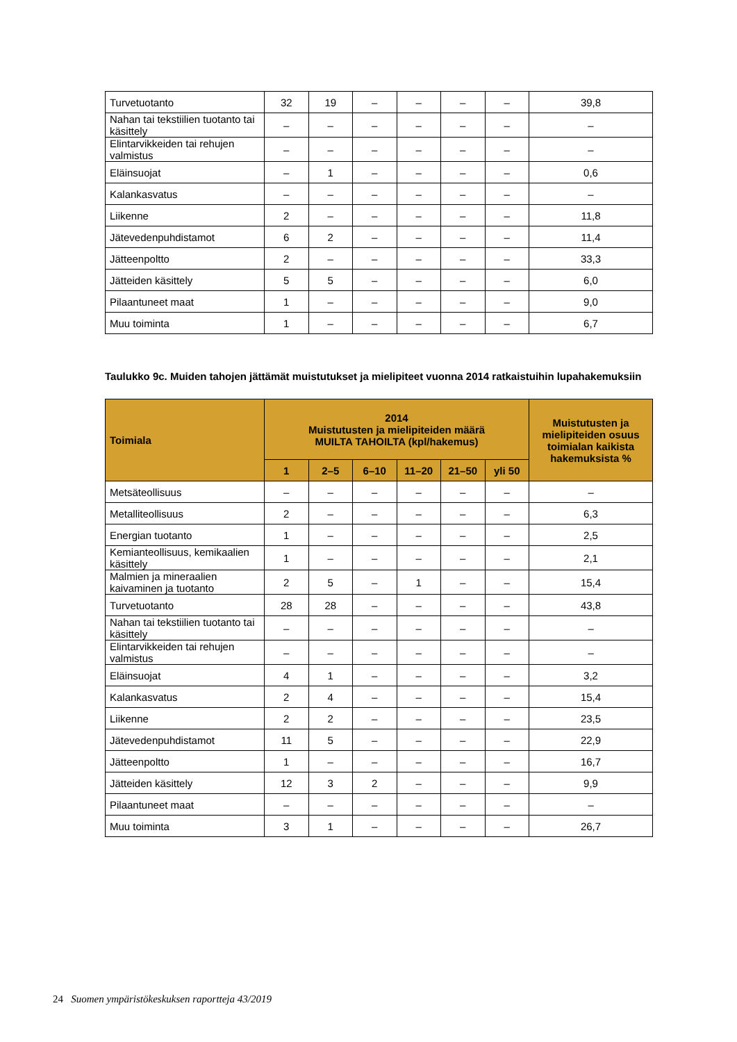| Turvetuotanto | 32 | 19 | – | – | – | – | 39,8 |
| Nahan tai tekstiilien tuotanto tai käsittely | – | – | – | – | – | – | – |
| Elintarvikkeiden tai rehujen valmistus | – | – | – | – | – | – | – |
| Eläinsuojat | – | 1 | – | – | – | – | 0,6 |
| Kalankasvatus | – | – | – | – | – | – | – |
| Liikenne | 2 | – | – | – | – | – | 11,8 |
| Jätevedenpuhdistamot | 6 | 2 | – | – | – | – | 11,4 |
| Jätteenpoltto | 2 | – | – | – | – | – | 33,3 |
| Jätteiden käsittely | 5 | 5 | – | – | – | – | 6,0 |
| Pilaantuneet maat | 1 | – | – | – | – | – | 9,0 |
| Muu toiminta | 1 | – | – | – | – | – | 6,7 |
Taulukko 9c. Muiden tahojen jättämät muistutukset ja mielipiteet vuonna 2014 ratkaistuihin lupahakemuksiin
| Toimiala | 2014 Muistutusten ja mielipiteiden määrä MUILTA TAHOILTA (kpl/hakemus) | | | | | | Muistutusten ja mielipiteiden osuus toimialan kaikista hakemuksista % |
| --- | --- | --- | --- | --- | --- | --- | --- |
| | 1 | 2–5 | 6–10 | 11–20 | 21–50 | yli 50 | |
| Metsäteollisuus | – | – | – | – | – | – | – |
| Metalliteollisuus | 2 | – | – | – | – | – | 6,3 |
| Energian tuotanto | 1 | – | – | – | – | – | 2,5 |
| Kemianteollisuus, kemikaalien käsittely | 1 | – | – | – | – | – | 2,1 |
| Malmien ja mineraalien kaivaminen ja tuotanto | 2 | 5 | – | 1 | – | – | 15,4 |
| Turvetuotanto | 28 | 28 | – | – | – | – | 43,8 |
| Nahan tai tekstiilien tuotanto tai käsittely | – | – | – | – | – | – | – |
| Elintarvikkeiden tai rehujen valmistus | – | – | – | – | – | – | – |
| Eläinsuojat | 4 | 1 | – | – | – | – | 3,2 |
| Kalankasvatus | 2 | 4 | – | – | – | – | 15,4 |
| Liikenne | 2 | 2 | – | – | – | – | 23,5 |
| Jätevedenpuhdistamot | 11 | 5 | – | – | – | – | 22,9 |
| Jätteenpoltto | 1 | – | – | – | – | – | 16,7 |
| Jätteiden käsittely | 12 | 3 | 2 | – | – | – | 9,9 |
| Pilaantuneet maat | – | – | – | – | – | – | – |
| Muu toiminta | 3 | 1 | – | – | – | – | 26,7 |
24 Suomen ympäristökeskuksen raportteja 43/2019